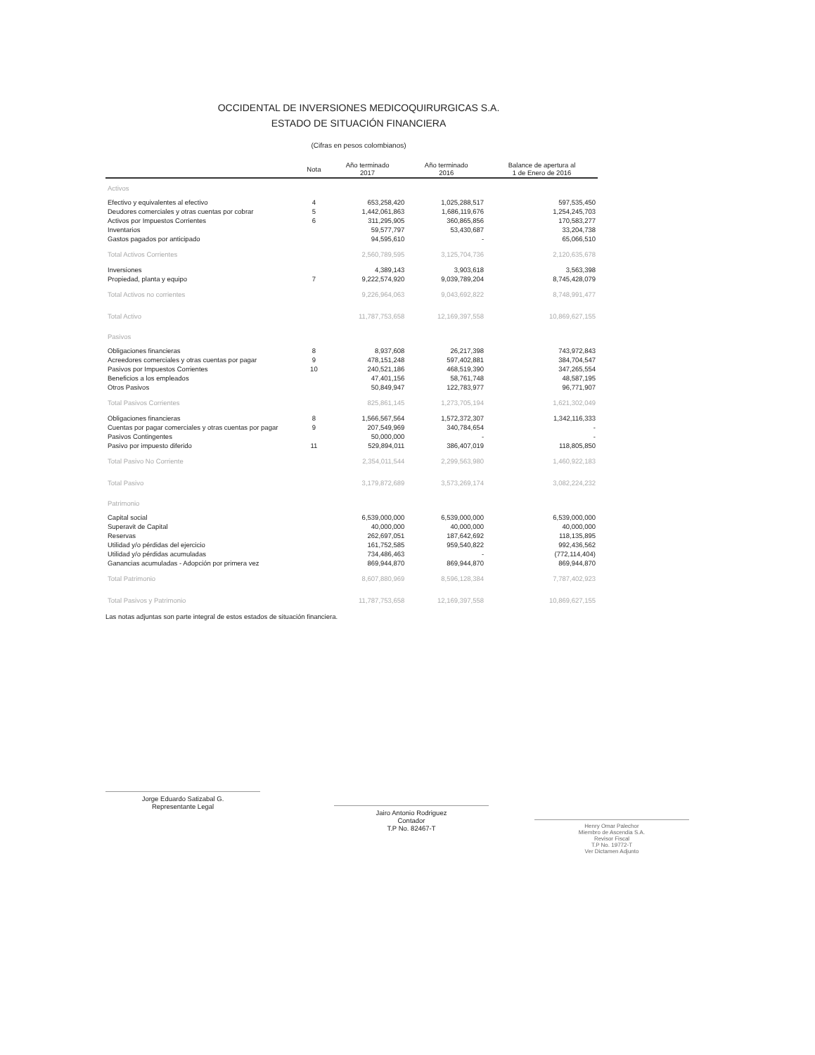OCCIDENTAL DE INVERSIONES MEDICOQUIRURGICAS S.A.
ESTADO DE SITUACIÓN FINANCIERA
(Cifras en pesos colombianos)
| | Nota | Año terminado 2017 | Año terminado 2016 | Balance de apertura al 1 de Enero de 2016 |
| --- | --- | --- | --- | --- |
| Activos | | | | |
| Efectivo y equivalentes al efectivo | 4 | 653,258,420 | 1,025,288,517 | 597,535,450 |
| Deudores comerciales y otras cuentas por cobrar | 5 | 1,442,061,863 | 1,686,119,676 | 1,254,245,703 |
| Activos por Impuestos Corrientes | 6 | 311,295,905 | 360,865,856 | 170,583,277 |
| Inventarios | | 59,577,797 | 53,430,687 | 33,204,738 |
| Gastos pagados por anticipado | | 94,595,610 | - | 65,066,510 |
| Total Activos Corrientes | | 2,560,789,595 | 3,125,704,736 | 2,120,635,678 |
| Inversiones | | 4,389,143 | 3,903,618 | 3,563,398 |
| Propiedad, planta y equipo | 7 | 9,222,574,920 | 9,039,789,204 | 8,745,428,079 |
| Total Activos no corrientes | | 9,226,964,063 | 9,043,692,822 | 8,748,991,477 |
| Total Activo | | 11,787,753,658 | 12,169,397,558 | 10,869,627,155 |
| Pasivos | | | | |
| Obligaciones financieras | 8 | 8,937,608 | 26,217,398 | 743,972,843 |
| Acreedores comerciales y otras cuentas por pagar | 9 | 478,151,248 | 597,402,881 | 384,704,547 |
| Pasivos por Impuestos Corrientes | 10 | 240,521,186 | 468,519,390 | 347,265,554 |
| Beneficios a los empleados | | 47,401,156 | 58,761,748 | 48,587,195 |
| Otros Pasivos | | 50,849,947 | 122,783,977 | 96,771,907 |
| Total Pasivos Corrientes | | 825,861,145 | 1,273,705,194 | 1,621,302,049 |
| Obligaciones financieras | 8 | 1,566,567,564 | 1,572,372,307 | 1,342,116,333 |
| Cuentas por pagar comerciales y otras cuentas por pagar | 9 | 207,549,969 | 340,784,654 | - |
| Pasivos Contingentes | | 50,000,000 | - | - |
| Pasivo por impuesto diferido | 11 | 529,894,011 | 386,407,019 | 118,805,850 |
| Total Pasivo No Corriente | | 2,354,011,544 | 2,299,563,980 | 1,460,922,183 |
| Total Pasivo | | 3,179,872,689 | 3,573,269,174 | 3,082,224,232 |
| Patrimonio | | | | |
| Capital social | | 6,539,000,000 | 6,539,000,000 | 6,539,000,000 |
| Superavit de Capital | | 40,000,000 | 40,000,000 | 40,000,000 |
| Reservas | | 262,697,051 | 187,642,692 | 118,135,895 |
| Utilidad y/o pérdidas del ejercicio | | 161,752,585 | 959,540,822 | 992,436,562 |
| Utilidad y/o pérdidas acumuladas | | 734,486,463 | - | (772,114,404) |
| Ganancias acumuladas - Adopción por primera vez | | 869,944,870 | 869,944,870 | 869,944,870 |
| Total Patrimonio | | 8,607,880,969 | 8,596,128,384 | 7,787,402,923 |
| Total Pasivos y Patrimonio | | 11,787,753,658 | 12,169,397,558 | 10,869,627,155 |
Las notas adjuntas son parte integral de estos estados de situación financiera.
Jorge Eduardo Satizabal G.
Representante Legal
Jairo Antonio Rodriguez
Contador
T.P No. 82467-T
Henry Omar Palechor
Miembro de Ascendia S.A.
Revisor Fiscal
T.P No. 19772-T
Ver Dictamen Adjunto